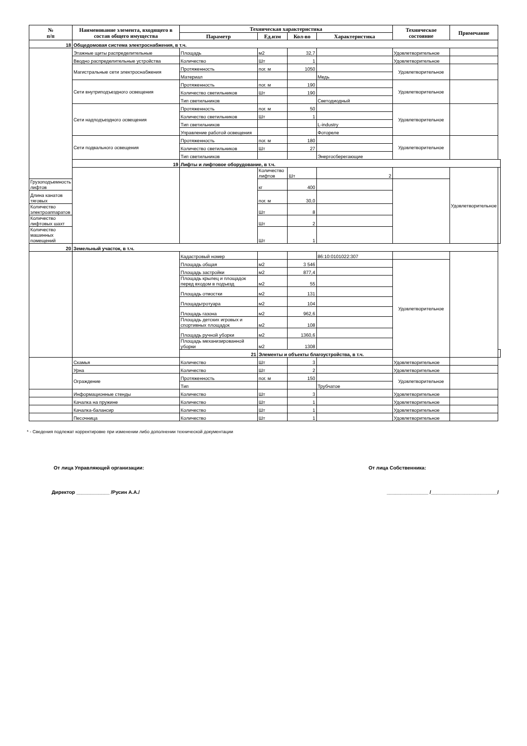| № п/п | Наименование элемента, входящего в состав общего имущества | Техническая характеристика | | | | Техническое состояние | Примечание | |
| --- | --- | --- | --- | --- | --- | --- | --- | --- |
| | | Параметр | Ед.изм | Кол-во | Характеристика | | | |
| 18 | Общедомовая система электроснабжения, в т.ч. | | | | | | | |
| | Этажные щиты распределительные | Площадь | м2 | 32,7 | | Удовлетворительное | | |
| | Вводно распределительные устройства | Количество | Шт | 1 | | Удовлетворительное | | |
| | Магистральные сети электроснабжения | Протяженность | пог. м | 1050 | | Удовлетворительное | | |
| | | Материал | | | Медь | | | |
| | Сети внутриподъездного освещения | Протяженность | пог. м | 190 | | Удовлетворительное | | |
| | | Количество светильников | Шт | 190 | | | | |
| | | Тип светильников | | | Светодиодный | | | |
| | Сети надподъездного освещения | Протяженность | пог. м | 50 | | Удовлетворительное | | |
| | | Количество светильников | Шт | 1 | | | | |
| | | Тип светильников | | | L-industry | | | |
| | | Управление работой освещения | | | Фотореле | | | |
| | Сети подвального освещения | Протяженность | пог. м | 180 | | Удовлетворительное | | |
| | | Количество светильников | Шт | 27 | | | | |
| | | Тип светильников | | | Энергосберегающие | | | |
| | 19 | Лифты и лифтовое оборудование, в т.ч. | | | | | | |
| | | | Количество лифтов | Шт | 2 | | Удовлетворительное | |
| Грузоподъемность лифтов | | | кг | 400 | | | | |
| Длина канатов тяговых | | | пог. м | 30,0 | | | | |
| Количество электроаппаратов | | | Шт | 8 | | | | |
| Количество лифтовых шахт | | | Шт | 2 | | | | |
| Количество машинных помещений | | | Шт | 1 | | | | |
| 20 | Земельный участок, в т.ч. | | | | | | | |
| | | Кадастровый номер | | | 86:10:0101022:307 | | | |
| | | Площадь общая | м2 | 3 546 | | Удовлетворительное | | |
| | | Площадь застройки | м2 | 877,4 | | | | |
| | | Площадь крылец и площадок перед входом в подъезд | м2 | 55 | | | | |
| | | Площадь отмостки | м2 | 131 | | | | |
| | | Площадьтротуара | м2 | 104 | | | | |
| | | Площадь газона | м2 | 962,6 | | | | |
| | | Площадь детских игровых и спортивных площадок | м2 | 108 | | | | |
| | | Площадь ручной уборки | м2 | 1360,6 | | | | |
| | | Площадь механизированной уборки | м2 | 1308 | | | | |
| | | 21 | Элементы и объекты благоустройства, в т.ч. | | | | | |
| | Скамья | Количество | Шт | 3 | | Удовлетворительное | | |
| | Урна | Количество | Шт | 2 | | Удовлетворительное | | |
| | Ограждение | Протяженность | пог. м | 150 | | Удовлетворительное | | |
| | | Тип | | | Трубчатое | | | |
| | Информационные стенды | Количество | Шт | 3 | | Удовлетворительное | | |
| | Качалка на пружине | Количество | Шт | 1 | | Удовлетворительное | | |
| | Качалка-балансир | Количество | Шт | 1 | | Удовлетворительное | | |
| | Песочница | Количество | Шт | 1 | | Удовлетворительное | | |
* - Сведения подлежат корректировке при изменении либо дополнении технической документации
От лица Управляющей организации: От лица Собственника:
Директор ____________ /Русин А.А./ _______________ /________________________/